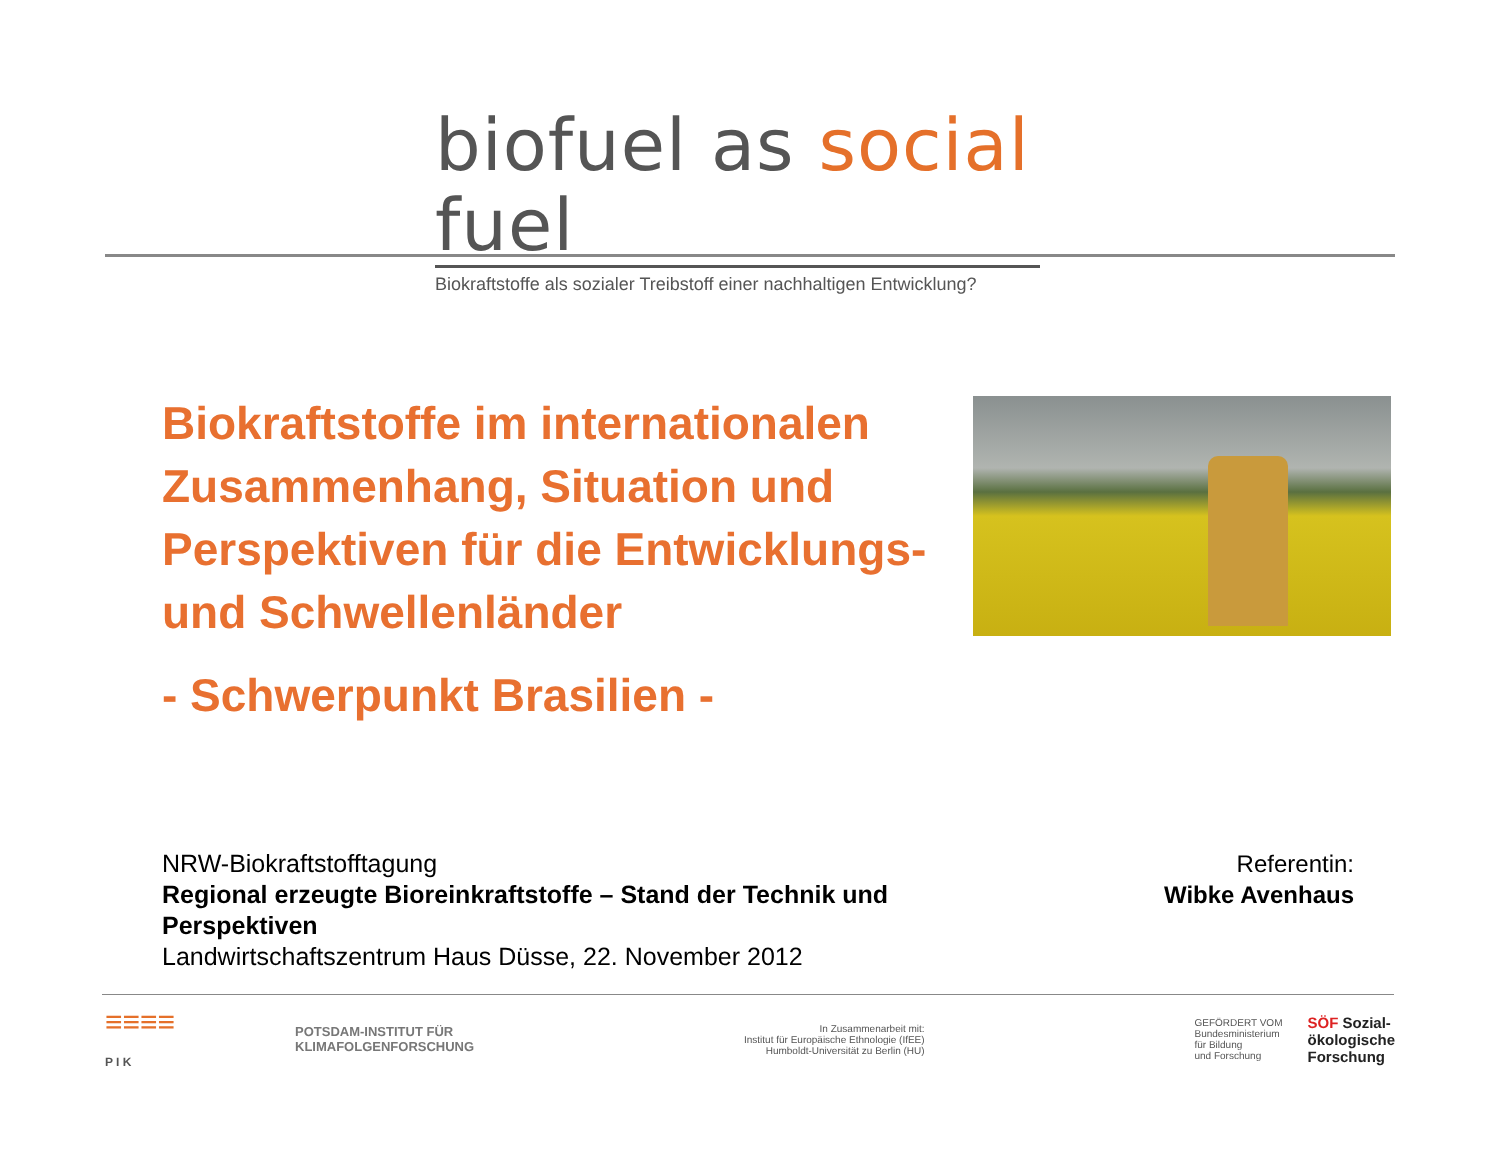biofuel as social fuel
Biokraftstoffe als sozialer Treibstoff einer nachhaltigen Entwicklung?
Biokraftstoffe im internationalen Zusammenhang, Situation und Perspektiven für die Entwicklungs- und Schwellenländer
- Schwerpunkt Brasilien -
NRW-Biokraftstofftagung
Regional erzeugte Bioreinkraftstoffe – Stand der Technik und Perspektiven
Landwirtschaftszentrum Haus Düsse, 22. November 2012
Referentin:
Wibke Avenhaus
≡≡≡≡
P I K
POTSDAM-INSTITUT FÜR
KLIMAFOLGENFORSCHUNG
In Zusammenarbeit mit:
Institut für Europäische Ethnologie (IfEE)
Humboldt-Universität zu Berlin (HU)
GEFÖRDERT VOM
Bundesministerium
für Bildung
und Forschung
SÖF Sozial-
ökologische
Forschung